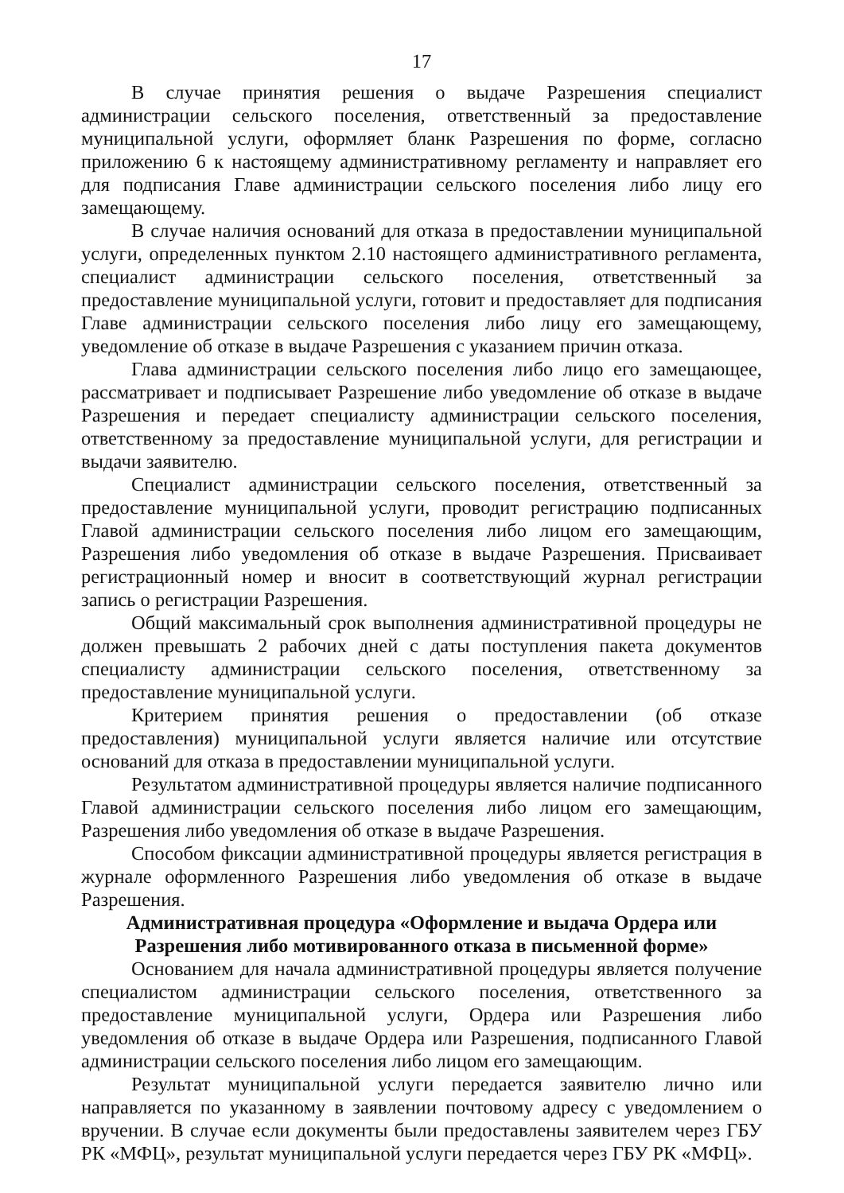17
В случае принятия решения о выдаче Разрешения специалист администрации сельского поселения, ответственный за предоставление муниципальной услуги, оформляет бланк Разрешения по форме, согласно приложению 6 к настоящему административному регламенту и направляет его для подписания Главе администрации сельского поселения либо лицу его замещающему.
В случае наличия оснований для отказа в предоставлении муниципальной услуги, определенных пунктом 2.10 настоящего административного регламента, специалист администрации сельского поселения, ответственный за предоставление муниципальной услуги, готовит и предоставляет для подписания Главе администрации сельского поселения либо лицу его замещающему, уведомление об отказе в выдаче Разрешения с указанием причин отказа.
Глава администрации сельского поселения либо лицо его замещающее, рассматривает и подписывает Разрешение либо уведомление об отказе в выдаче Разрешения и передает специалисту администрации сельского поселения, ответственному за предоставление муниципальной услуги, для регистрации и выдачи заявителю.
Специалист администрации сельского поселения, ответственный за предоставление муниципальной услуги, проводит регистрацию подписанных Главой администрации сельского поселения либо лицом его замещающим, Разрешения либо уведомления об отказе в выдаче Разрешения. Присваивает регистрационный номер и вносит в соответствующий журнал регистрации запись о регистрации Разрешения.
Общий максимальный срок выполнения административной процедуры не должен превышать 2 рабочих дней с даты поступления пакета документов специалисту администрации сельского поселения, ответственному за предоставление муниципальной услуги.
Критерием принятия решения о предоставлении (об отказе предоставления) муниципальной услуги является наличие или отсутствие оснований для отказа в предоставлении муниципальной услуги.
Результатом административной процедуры является наличие подписанного Главой администрации сельского поселения либо лицом его замещающим, Разрешения либо уведомления об отказе в выдаче Разрешения.
Способом фиксации административной процедуры является регистрация в журнале оформленного Разрешения либо уведомления об отказе в выдаче Разрешения.
Административная процедура «Оформление и выдача Ордера или
Разрешения либо мотивированного отказа в письменной форме»
Основанием для начала административной процедуры является получение специалистом администрации сельского поселения, ответственного за предоставление муниципальной услуги, Ордера или Разрешения либо уведомления об отказе в выдаче Ордера или Разрешения, подписанного Главой администрации сельского поселения либо лицом его замещающим.
Результат муниципальной услуги передается заявителю лично или направляется по указанному в заявлении почтовому адресу с уведомлением о вручении. В случае если документы были предоставлены заявителем через ГБУ РК «МФЦ», результат муниципальной услуги передается через ГБУ РК «МФЦ».